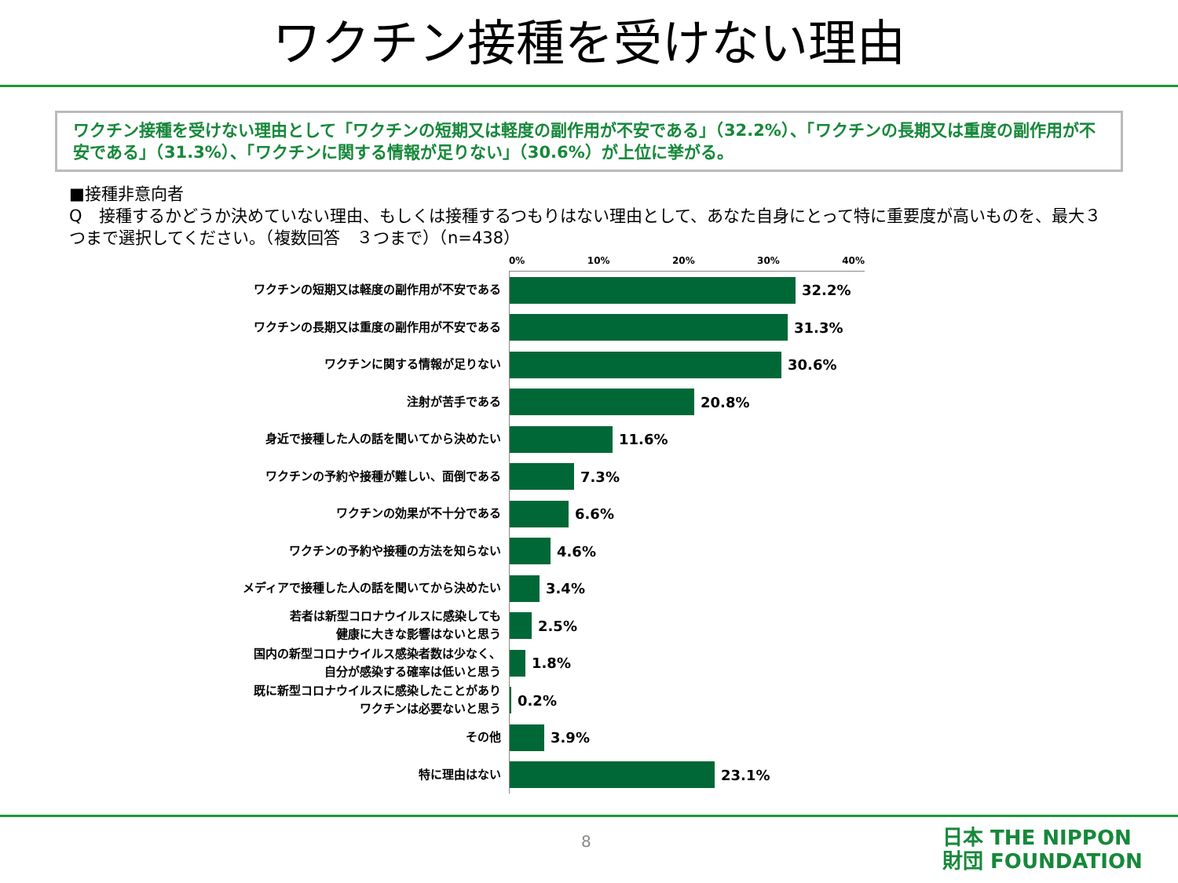ワクチン接種を受けない理由
ワクチン接種を受けない理由として「ワクチンの短期又は軽度の副作用が不安である」（32.2%）、「ワクチンの長期又は重度の副作用が不安である」（31.3%）、「ワクチンに関する情報が足りない」（30.6%）が上位に挙がる。
■接種非意向者
Q　接種するかどうか決めていない理由、もしくは接種するつもりはない理由として、あなた自身にとって特に重要度が高いものを、最大３つまで選択してください。（複数回答　３つまで）（n=438）
0% 10% 20% 30% 40%
ワクチンの短期又は軽度の副作用が不安である
32.2%
ワクチンの長期又は重度の副作用が不安である
31.3%
ワクチンに関する情報が足りない
30.6%
注射が苦手である
20.8%
身近で接種した人の話を聞いてから決めたい
11.6%
ワクチンの予約や接種が難しい、面倒である
7.3%
ワクチンの効果が不十分である
6.6%
ワクチンの予約や接種の方法を知らない
4.6%
メディアで接種した人の話を聞いてから決めたい
3.4%
若者は新型コロナウイルスに感染しても
健康に大きな影響はないと思う
2.5%
国内の新型コロナウイルス感染者数は少なく、
自分が感染する確率は低いと思う
1.8%
既に新型コロナウイルスに感染したことがあり
ワクチンは必要ないと思う
0.2%
その他
3.9%
特に理由はない
23.1%
8
日本 THE NIPPON
財団 FOUNDATION